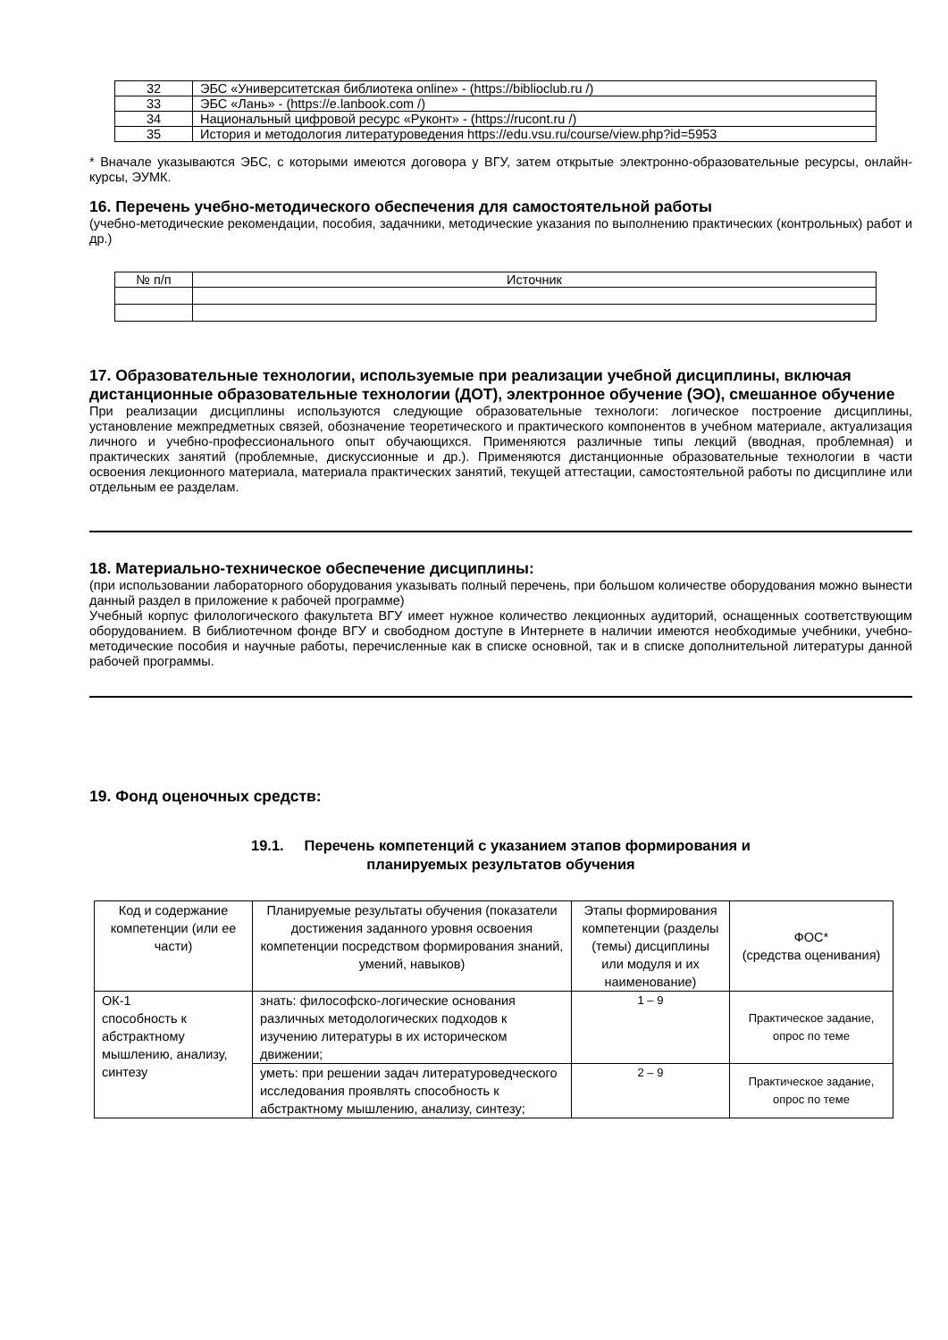| 32 | ЭБС «Университетская библиотека online» - ( https://biblioclub.ru /) |
| 33 | ЭБС «Лань» - ( https://e.lanbook.com /) |
| 34 | Национальный цифровой ресурс «Руконт» - ( https://rucont.ru /) |
| 35 | История и методология литературоведения https://edu.vsu.ru/course/view.php?id=5953 |
* Вначале указываются ЭБС, с которыми имеются договора у ВГУ, затем открытые электронно-образовательные ресурсы, онлайн-курсы, ЭУМК.
16. Перечень учебно-методического обеспечения для самостоятельной работы
(учебно-методические рекомендации, пособия, задачники, методические указания по выполнению практических (контрольных) работ и др.)
| № п/п | Источник |
17. Образовательные технологии, используемые при реализации учебной дисциплины, включая дистанционные образовательные технологии (ДОТ), электронное обучение (ЭО), смешанное обучение
При реализации дисциплины используются следующие образовательные технологи: логическое построение дисциплины, установление межпредметных связей, обозначение теоретического и практического компонентов в учебном материале, актуализация личного и учебно-профессионального опыт обучающихся. Применяются различные типы лекций (вводная, проблемная) и практических занятий (проблемные, дискуссионные и др.). Применяются дистанционные образовательные технологии в части освоения лекционного материала, материала практических занятий, текущей аттестации, самостоятельной работы по дисциплине или отдельным ее разделам.
18. Материально-техническое обеспечение дисциплины:
(при использовании лабораторного оборудования указывать полный перечень, при большом количестве оборудования можно вынести данный раздел в приложение к рабочей программе)
Учебный корпус филологического факультета ВГУ имеет нужное количество лекционных аудиторий, оснащенных соответствующим оборудованием. В библиотечном фонде ВГУ и свободном доступе в Интернете в наличии имеются необходимые учебники, учебно-методические пособия и научные работы, перечисленные как в списке основной, так и в списке дополнительной литературы данной рабочей программы.
19. Фонд оценочных средств:
19.1. Перечень компетенций с указанием этапов формирования и
планируемых результатов обучения
| Код и содержание компетенции (или ее части) | Планируемые результаты обучения (показатели достижения заданного уровня освоения компетенции посредством формирования знаний, умений, навыков) | Этапы формирования компетенции (разделы (темы) дисциплины или модуля и их наименование) | ФОС* (средства оценивания) |
| ОК-1 способность к абстрактному мышлению, анализу, синтезу | знать: философско-логические основания различных методологических подходов к изучению литературы в их историческом движении; | 1 – 9 | Практическое задание, опрос по теме |
| | уметь: при решении задач литературоведческого исследования проявлять способность к абстрактному мышлению, анализу, синтезу; | 2 – 9 | Практическое задание, опрос по теме |